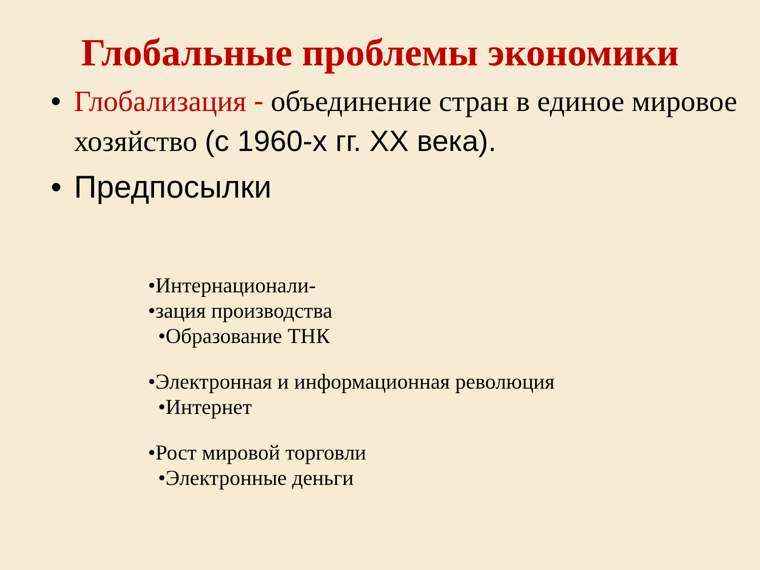Глобальные проблемы экономики
• Глобализация - объединение стран в единое мировое хозяйство (с 1960-х гг. XX века).
• Предпосылки
•Интернационали-
•зация производства
•Образование ТНК
•Электронная и информационная революция
•Интернет
•Рост мировой торговли
•Электронные деньги